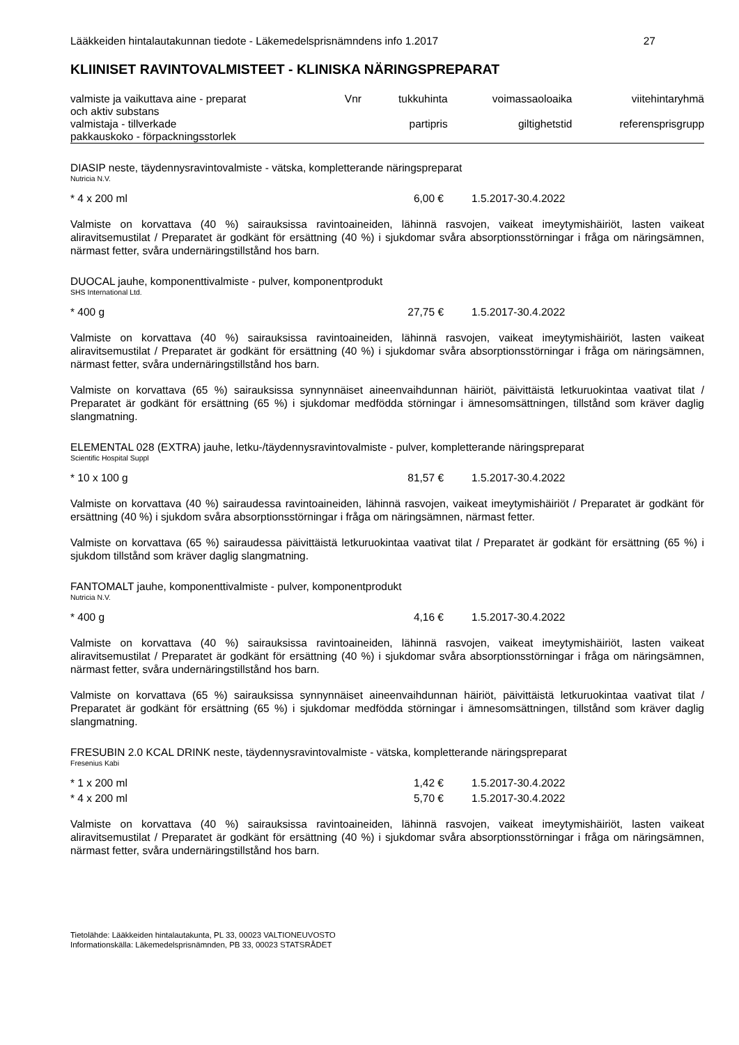Lääkkeiden hintalautakunnan tiedote - Läkemedelsprisnämndens info 1.2017 27
KLIINISET RAVINTOVALMISTEET - KLINISKA NÄRINGSPREPARAT
| valmiste ja vaikuttava aine - preparat och aktiv substans | Vnr | tukkuhinta | voimassaoloaika | viitehintaryhmä |
| valmistaja - tillverkade pakkauskoko - förpackningsstorlek | | partipris | giltighetstid | referensprisgrupp |
DIASIP neste, täydennysravintovalmiste - vätska, kompletterande näringspreparat
Nutricia N.V.
* 4 x 200 ml 6,00 € 1.5.2017-30.4.2022
Valmiste on korvattava (40 %) sairauksissa ravintoaineiden, lähinnä rasvojen, vaikeat imeytymishäiriöt, lasten vaikeat aliravitsemustilat / Preparatet är godkänt för ersättning (40 %) i sjukdomar svåra absorptionsstörningar i fråga om näringsämnen, närmast fetter, svåra undernäringstillstånd hos barn.
DUOCAL jauhe, komponenttivalmiste - pulver, komponentprodukt
SHS International Ltd.
* 400 g 27,75 € 1.5.2017-30.4.2022
Valmiste on korvattava (40 %) sairauksissa ravintoaineiden, lähinnä rasvojen, vaikeat imeytymishäiriöt, lasten vaikeat aliravitsemustilat / Preparatet är godkänt för ersättning (40 %) i sjukdomar svåra absorptionsstörningar i fråga om näringsämnen, närmast fetter, svåra undernäringstillstånd hos barn.
Valmiste on korvattava (65 %) sairauksissa synnynnäiset aineenvaihdunnan häiriöt, päivittäistä letkuruokintaa vaativat tilat / Preparatet är godkänt för ersättning (65 %) i sjukdomar medfödda störningar i ämnesomsättningen, tillstånd som kräver daglig slangmatning.
ELEMENTAL 028 (EXTRA) jauhe, letku-/täydennysravintovalmiste - pulver, kompletterande näringspreparat
Scientific Hospital Suppl
* 10 x 100 g 81,57 € 1.5.2017-30.4.2022
Valmiste on korvattava (40 %) sairaudessa ravintoaineiden, lähinnä rasvojen, vaikeat imeytymishäiriöt / Preparatet är godkänt för ersättning (40 %) i sjukdom svåra absorptionsstörningar i fråga om näringsämnen, närmast fetter.
Valmiste on korvattava (65 %) sairaudessa päivittäistä letkuruokintaa vaativat tilat / Preparatet är godkänt för ersättning (65 %) i sjukdom tillstånd som kräver daglig slangmatning.
FANTOMALT jauhe, komponenttivalmiste - pulver, komponentprodukt
Nutricia N.V.
* 400 g 4,16 € 1.5.2017-30.4.2022
Valmiste on korvattava (40 %) sairauksissa ravintoaineiden, lähinnä rasvojen, vaikeat imeytymishäiriöt, lasten vaikeat aliravitsemustilat / Preparatet är godkänt för ersättning (40 %) i sjukdomar svåra absorptionsstörningar i fråga om näringsämnen, närmast fetter, svåra undernäringstillstånd hos barn.
Valmiste on korvattava (65 %) sairauksissa synnynnäiset aineenvaihdunnan häiriöt, päivittäistä letkuruokintaa vaativat tilat / Preparatet är godkänt för ersättning (65 %) i sjukdomar medfödda störningar i ämnesomsättningen, tillstånd som kräver daglig slangmatning.
FRESUBIN 2.0 KCAL DRINK neste, täydennysravintovalmiste - vätska, kompletterande näringspreparat
Fresenius Kabi
* 1 x 200 ml 1,42 € 1.5.2017-30.4.2022
* 4 x 200 ml 5,70 € 1.5.2017-30.4.2022
Valmiste on korvattava (40 %) sairauksissa ravintoaineiden, lähinnä rasvojen, vaikeat imeytymishäiriöt, lasten vaikeat aliravitsemustilat / Preparatet är godkänt för ersättning (40 %) i sjukdomar svåra absorptionsstörningar i fråga om näringsämnen, närmast fetter, svåra undernäringstillstånd hos barn.
Tietolähde: Lääkkeiden hintalautakunta, PL 33, 00023 VALTIONEUVOSTO
Informationskälla: Läkemedelsprisnämnden, PB 33, 00023 STATSRÅDET